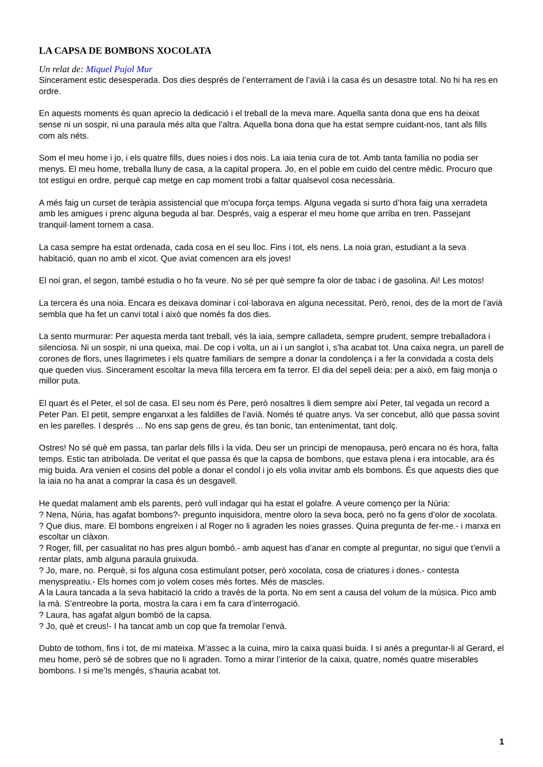LA CAPSA DE BOMBONS XOCOLATA
Un relat de: Miquel Pujol Mur
Sincerament estic desesperada. Dos dies després de l’enterrament de l’avià i la casa és un desastre total. No hi ha res en ordre.
En aquests moments és quan aprecio la dedicació i el treball de la meva mare. Aquella santa dona que ens ha deixat sense ni un sospir, ni una paraula més alta que l’altra. Aquella bona dona que ha estat sempre cuidant-nos, tant als fills com als néts.
Som el meu home i jo, i els quatre fills, dues noies i dos nois. La iaia tenia cura de tot. Amb tanta família no podia ser menys. El meu home, treballa lluny de casa, a la capital propera. Jo, en el poble em cuido del centre mèdic. Procuro que tot estigui en ordre, perquè cap metge en cap moment trobi a faltar qualsevol cosa necessària.
A més faig un curset de teràpia assistencial que m’ocupa força temps. Alguna vegada si surto d’hora faig una xerradeta amb les amigues i prenc alguna beguda al bar. Després, vaig a esperar el meu home que arriba en tren. Passejant tranquil·lament tornem a casa.
La casa sempre ha estat ordenada, cada cosa en el seu lloc. Fins i tot, els nens. La noia gran, estudiant a la seva habitació, quan no amb el xicot. Que aviat comencen ara els joves!
El noi gran, el segon, també estudia o ho fa veure. No sé per què sempre fa olor de tabac i de gasolina. Ai! Les motos!
La tercera és una noia. Encara es deixava dominar i col·laborava en alguna necessitat. Però, renoi, des de la mort de l’avià sembla que ha fet un canvi total i això que només fa dos dies.
La sento murmurar: Per aquesta merda tant treball, vés la iaia, sempre calladeta, sempre prudent, sempre treballadora i silenciosa. Ni un sospir, ni una queixa, mai. De cop i volta, un ai i un sanglot i, s’ha acabat tot. Una caixa negra, un parell de corones de flors, unes llagrimetes i els quatre familiars de sempre a donar la condolença i a fer la convidada a costa dels que queden vius. Sincerament escoltar la meva filla tercera em fa terror. El dia del sepeli deia: per a això, em faig monja o millor puta.
El quart és el Peter, el sol de casa. El seu nom és Pere, però nosaltres li diem sempre així Peter, tal vegada un record a Peter Pan. El petit, sempre enganxat a les faldilles de l’avià. Només té quatre anys. Va ser concebut, allò que passa sovint en les parelles. I després ... No ens sap gens de greu, és tan bonic, tan entenimentat, tant dolç.
Ostres! No sé què em passa, tan parlar dels fills i la vida. Deu ser un principi de menopausa, però encara no és hora, falta temps. Estic tan atribolada. De veritat el que passa és que la capsa de bombons, que estava plena i era intocable, ara és mig buida. Ara venien el cosins del poble a donar el condol i jo els volia invitar amb els bombons. És que aquests dies que la iaia no ha anat a comprar la casa és un desgavell.
He quedat malament amb els parents, però vull indagar qui ha estat el golafre. A veure començo per la Núria:
? Nena, Núria, has agafat bombons?- pregunto inquisidora, mentre oloro la seva boca, però no fa gens d’olor de xocolata.
? Que dius, mare. El bombons engreixen i al Roger no li agraden les noies grasses. Quina pregunta de fer-me.- i marxa en escoltar un clàxon.
? Roger, fill, per casualitat no has pres algun bombó.- amb aquest has d’anar en compte al preguntar, no sigui que t’envïi a rentar plats, amb alguna paraula gruixuda.
? Jo, mare, no. Perquè, si fos alguna cosa estimulant potser, però xocolata, cosa de criatures i dones.- contesta menyspreatiu.- Els homes com jo volem coses més fortes. Més de mascles.
A la Laura tancada a la seva habitació la crido a través de la porta. No em sent a causa del volum de la música. Pico amb la mà. S’entreobre la porta, mostra la cara i em fa cara d’interrogació.
? Laura, has agafat algun bombó de la capsa.
? Jo, què et creus!- I ha tancat amb un cop que fa tremolar l’envà.
Dubto de tothom, fins i tot, de mi mateixa. M’assec a la cuina, miro la caixa quasi buida. I si anés a preguntar-li al Gerard, el meu home, però sé de sobres que no li agraden. Torno a mirar l’interior de la caixa, quatre, només quatre miserables bombons. I si me’ls mengés, s’hauria acabat tot.
1